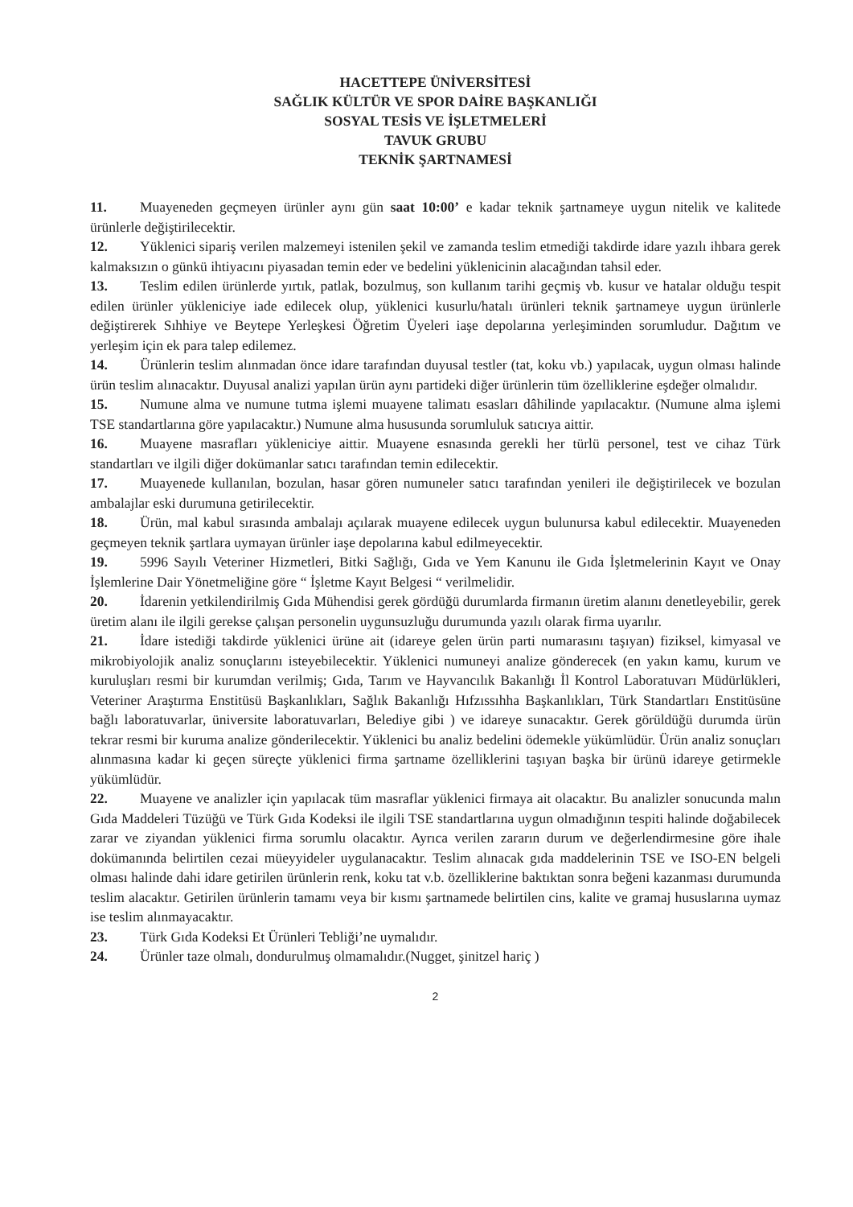HACETTEPE ÜNİVERSİTESİ
SAĞLIK KÜLTÜR VE SPOR DAİRE BAŞKANLIĞI
SOSYAL TESİS VE İŞLETMELERİ
TAVUK GRUBU
TEKNİK ŞARTNAMESİ
11. Muayeneden geçmeyen ürünler aynı gün saat 10:00’ e kadar teknik şartnameye uygun nitelik ve kalitede ürünlerle değiştirilecektir.
12. Yüklenici sipariş verilen malzemeyi istenilen şekil ve zamanda teslim etmediği takdirde idare yazılı ihbara gerek kalmaksızın o günkü ihtiyacını piyasadan temin eder ve bedelini yüklenicinin alacağından tahsil eder.
13. Teslim edilen ürünlerde yırtık, patlak, bozulmuş, son kullanım tarihi geçmiş vb. kusur ve hatalar olduğu tespit edilen ürünler yükleniciye iade edilecek olup, yüklenici kusurlu/hatalı ürünleri teknik şartnameye uygun ürünlerle değiştirerek Sıhhiye ve Beytepe Yerleşkesi Öğretim Üyeleri iaşe depolarına yerleşiminden sorumludur. Dağıtım ve yerleşim için ek para talep edilemez.
14. Ürünlerin teslim alınmadan önce idare tarafından duyusal testler (tat, koku vb.) yapılacak, uygun olması halinde ürün teslim alınacaktır. Duyusal analizi yapılan ürün aynı partideki diğer ürünlerin tüm özelliklerine eşdeğer olmalıdır.
15. Numune alma ve numune tutma işlemi muayene talimatı esasları dâhilinde yapılacaktır. (Numune alma işlemi TSE standartlarına göre yapılacaktır.) Numune alma hususunda sorumluluk satıcıya aittir.
16. Muayene masrafları yükleniciye aittir. Muayene esnasında gerekli her türlü personel, test ve cihaz Türk standartları ve ilgili diğer dokümanlar satıcı tarafından temin edilecektir.
17. Muayenede kullanılan, bozulan, hasar gören numuneler satıcı tarafından yenileri ile değiştirilecek ve bozulan ambalajlar eski durumuna getirilecektir.
18. Ürün, mal kabul sırasında ambalajı açılarak muayene edilecek uygun bulunursa kabul edilecektir. Muayeneden geçmeyen teknik şartlara uymayan ürünler iaşe depolarına kabul edilmeyecektir.
19. 5996 Sayılı Veteriner Hizmetleri, Bitki Sağlığı, Gıda ve Yem Kanunu ile Gıda İşletmelerinin Kayıt ve Onay İşlemlerine Dair Yönetmeliğine göre “ İşletme Kayıt Belgesi “ verilmelidir.
20. İdarenin yetkilendirilmiş Gıda Mühendisi gerek gördüğü durumlarda firmanın üretim alanını denetleyebilir, gerek üretim alanı ile ilgili gerekse çalışan personelin uygunsuzluğu durumunda yazılı olarak firma uyarılır.
21. İdare istediği takdirde yüklenici ürüne ait (idareye gelen ürün parti numarasını taşıyan) fiziksel, kimyasal ve mikrobiyolojik analiz sonuçlarını isteyebilecektir. Yüklenici numuneyi analize gönderecek (en yakın kamu, kurum ve kuruluşları resmi bir kurumdan verilmiş; Gıda, Tarım ve Hayvancılık Bakanlığı İl Kontrol Laboratuvarı Müdürlükleri, Veteriner Araştırma Enstitüsü Başkanlıkları, Sağlık Bakanlığı Hıfzıssıhha Başkanlıkları, Türk Standartları Enstitüsüne bağlı laboratuvarlar, üniversite laboratuvarları, Belediye gibi ) ve idareye sunacaktır. Gerek görüldüğü durumda ürün tekrar resmi bir kuruma analize gönderilecektir. Yüklenici bu analiz bedelini ödemekle yükümlüdür. Ürün analiz sonuçları alınmasına kadar ki geçen süreçte yüklenici firma şartname özelliklerini taşıyan başka bir ürünü idareye getirmekle yükümlüdür.
22. Muayene ve analizler için yapılacak tüm masraflar yüklenici firmaya ait olacaktır. Bu analizler sonucunda malın Gıda Maddeleri Tüzüğü ve Türk Gıda Kodeksi ile ilgili TSE standartlarına uygun olmadığının tespiti halinde doğabilecek zarar ve ziyandan yüklenici firma sorumlu olacaktır. Ayrıca verilen zararın durum ve değerlendirmesine göre ihale dokümanında belirtilen cezai müeyyideler uygulanacaktır. Teslim alınacak gıda maddelerinin TSE ve ISO-EN belgeli olması halinde dahi idare getirilen ürünlerin renk, koku tat v.b. özelliklerine baktıktan sonra beğeni kazanması durumunda teslim alacaktır. Getirilen ürünlerin tamamı veya bir kısmı şartnamede belirtilen cins, kalite ve gramaj hususlarına uymaz ise teslim alınmayacaktır.
23. Türk Gıda Kodeksi Et Ürünleri Tebliği’ne uymalıdır.
24. Ürünler taze olmalı, dondurulmuş olmamalıdır.(Nugget, şinitzel hariç )
2